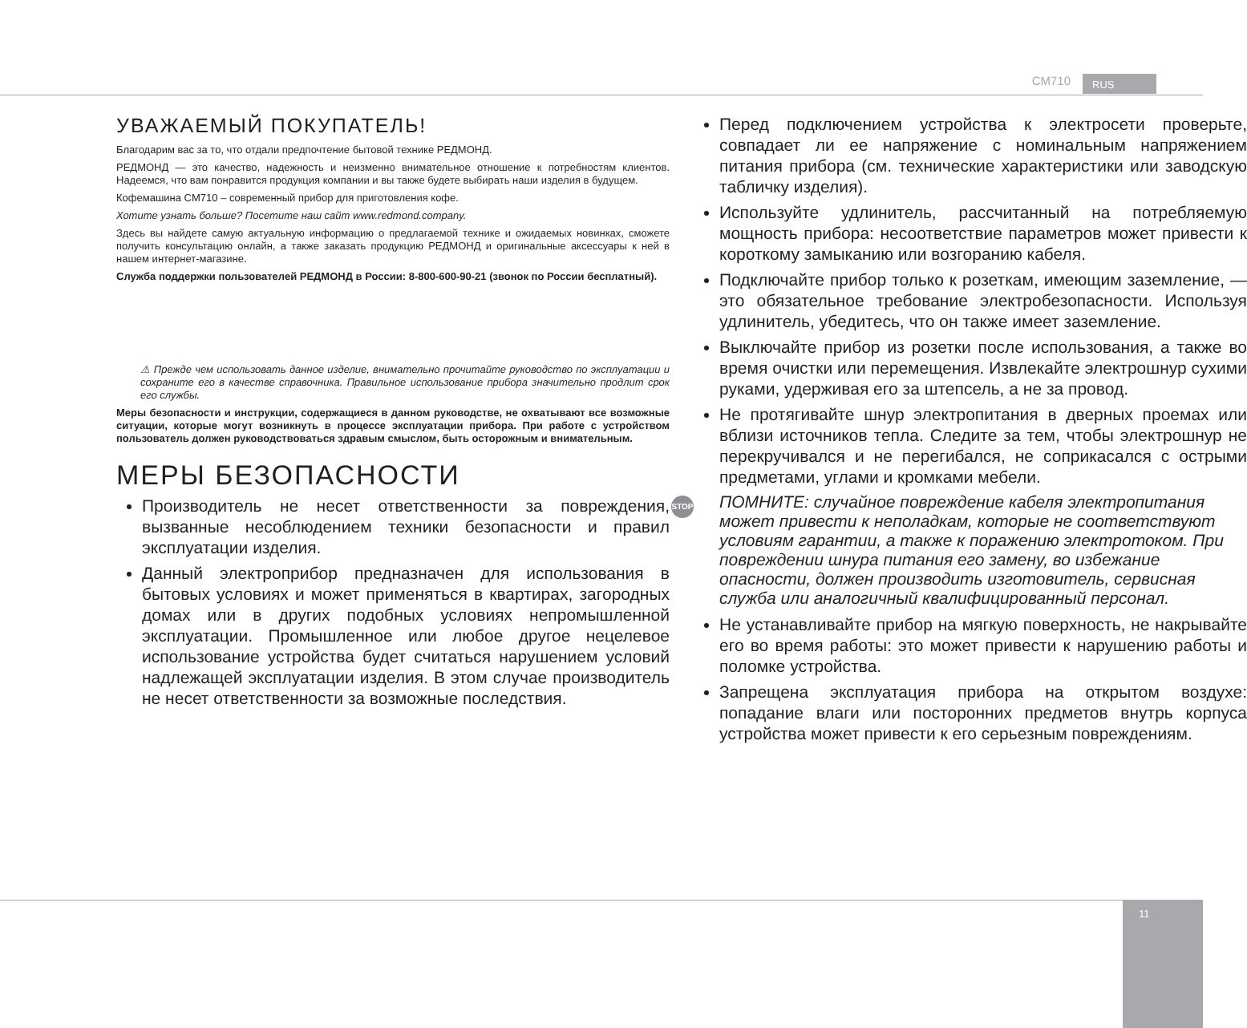CM710 RUS
11
УВАЖАЕМЫЙ ПОКУПАТЕЛЬ!
Благодарим вас за то, что отдали предпочтение бытовой технике РЕДМОНД.
РЕДМОНД — это качество, надежность и неизменно внимательное отношение к потребностям клиентов. Надеемся, что вам понравится продукция компании и вы также будете выбирать наши изделия в будущем.
Кофемашина CM710 – современный прибор для приготовления кофе.
Хотите узнать больше? Посетите наш сайт www.redmond.company.
Здесь вы найдете самую актуальную информацию о предлагаемой технике и ожидаемых новинках, сможете получить консультацию онлайн, а также заказать продукцию РЕДМОНД и оригинальные аксессуары к ней в нашем интернет-магазине.
Служба поддержки пользователей РЕДМОНД в России: 8-800-600-90-21 (звонок по России бесплатный).
⚠ Прежде чем использовать данное изделие, внимательно прочитайте руководство по эксплуатации и сохраните его в качестве справочника. Правильное использование прибора значительно продлит срок его службы.
Меры безопасности и инструкции, содержащиеся в данном руководстве, не охватывают все возможные ситуации, которые могут возникнуть в процессе эксплуатации прибора. При работе с устройством пользователь должен руководствоваться здравым смыслом, быть осторожным и внимательным.
МЕРЫ БЕЗОПАСНОСТИ
Производитель не несет ответственности за повреждения, вызванные несоблюдением техники безопасности и правил эксплуатации изделия.
Данный электроприбор предназначен для использования в бытовых условиях и может применяться в квартирах, загородных домах или в других подобных условиях непромышленной эксплуатации. Промышленное или любое другое нецелевое использование устройства будет считаться нарушением условий надлежащей эксплуатации изделия. В этом случае производитель не несет ответственности за возможные последствия.
Перед подключением устройства к электросети проверьте, совпадает ли ее напряжение с номинальным напряжением питания прибора (см. технические характеристики или заводскую табличку изделия).
Используйте удлинитель, рассчитанный на потребляемую мощность прибора: несоответствие параметров может привести к короткому замыканию или возгоранию кабеля.
Подключайте прибор только к розеткам, имеющим заземление, — это обязательное требование электробезопасности. Используя удлинитель, убедитесь, что он также имеет заземление.
Выключайте прибор из розетки после использования, а также во время очистки или перемещения. Извлекайте электрошнур сухими руками, удерживая его за штепсель, а не за провод.
Не протягивайте шнур электропитания в дверных проемах или вблизи источников тепла. Следите за тем, чтобы электрошнур не перекручивался и не перегибался, не соприкасался с острыми предметами, углами и кромками мебели.
STOP ПОМНИТЕ: случайное повреждение кабеля электропитания может привести к неполадкам, которые не соответствуют условиям гарантии, а также к поражению электротоком. При повреждении шнура питания его замену, во избежание опасности, должен производить изготовитель, сервисная служба или аналогичный квалифицированный персонал.
Не устанавливайте прибор на мягкую поверхность, не накрывайте его во время работы: это может привести к нарушению работы и поломке устройства.
Запрещена эксплуатация прибора на открытом воздухе: попадание влаги или посторонних предметов внутрь корпуса устройства может привести к его серьезным повреждениям.